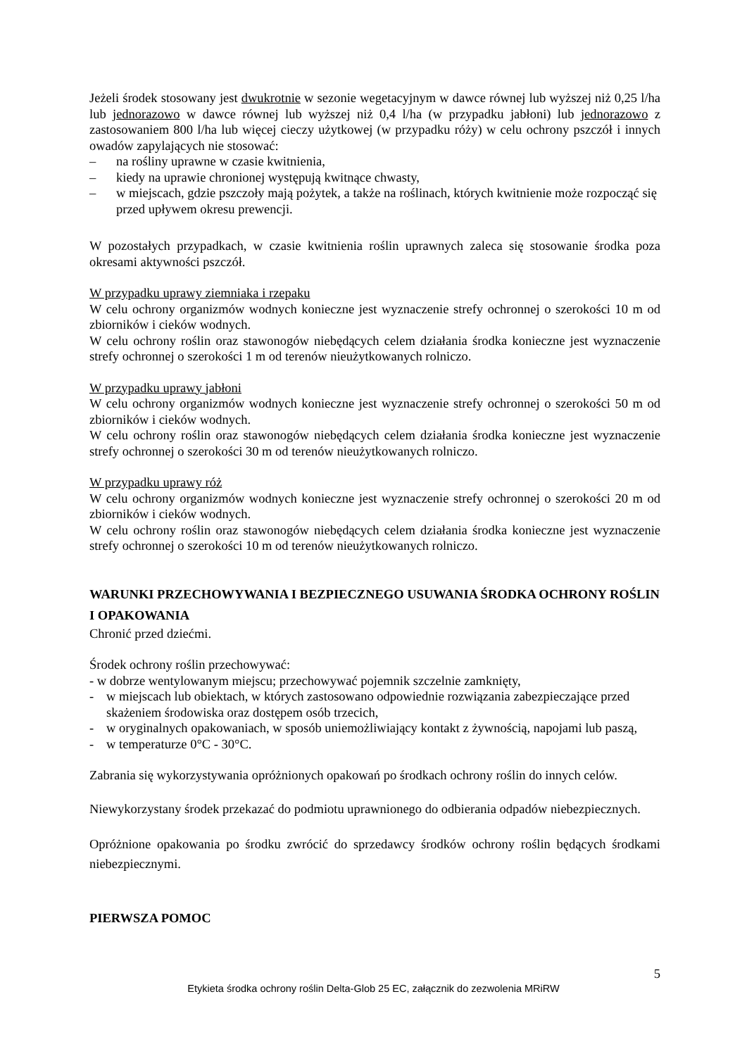Jeżeli środek stosowany jest dwukrotnie w sezonie wegetacyjnym w dawce równej lub wyższej niż 0,25 l/ha lub jednorazowo w dawce równej lub wyższej niż 0,4 l/ha (w przypadku jabłoni) lub jednorazowo z zastosowaniem 800 l/ha lub więcej cieczy użytkowej (w przypadku róży) w celu ochrony pszczół i innych owadów zapylających nie stosować:
– na rośliny uprawne w czasie kwitnienia,
– kiedy na uprawie chronionej występują kwitnące chwasty,
– w miejscach, gdzie pszczoły mają pożytek, a także na roślinach, których kwitnienie może rozpocząć się przed upływem okresu prewencji.
W pozostałych przypadkach, w czasie kwitnienia roślin uprawnych zaleca się stosowanie środka poza okresami aktywności pszczół.
W przypadku uprawy ziemniaka i rzepaku
W celu ochrony organizmów wodnych konieczne jest wyznaczenie strefy ochronnej o szerokości 10 m od zbiorników i cieków wodnych.
W celu ochrony roślin oraz stawonogów niebędących celem działania środka konieczne jest wyznaczenie strefy ochronnej o szerokości 1 m od terenów nieużytkowanych rolniczo.
W przypadku uprawy jabłoni
W celu ochrony organizmów wodnych konieczne jest wyznaczenie strefy ochronnej o szerokości 50 m od zbiorników i cieków wodnych.
W celu ochrony roślin oraz stawonogów niebędących celem działania środka konieczne jest wyznaczenie strefy ochronnej o szerokości 30 m od terenów nieużytkowanych rolniczo.
W przypadku uprawy róż
W celu ochrony organizmów wodnych konieczne jest wyznaczenie strefy ochronnej o szerokości 20 m od zbiorników i cieków wodnych.
W celu ochrony roślin oraz stawonogów niebędących celem działania środka konieczne jest wyznaczenie strefy ochronnej o szerokości 10 m od terenów nieużytkowanych rolniczo.
WARUNKI PRZECHOWYWANIA I BEZPIECZNEGO USUWANIA ŚRODKA OCHRONY ROŚLIN I OPAKOWANIA
Chronić przed dziećmi.
Środek ochrony roślin przechowywać:
- w dobrze wentylowanym miejscu; przechowywać pojemnik szczelnie zamknięty,
- w miejscach lub obiektach, w których zastosowano odpowiednie rozwiązania zabezpieczające przed skażeniem środowiska oraz dostępem osób trzecich,
- w oryginalnych opakowaniach, w sposób uniemożliwiający kontakt z żywnością, napojami lub paszą,
- w temperaturze 0°C - 30°C.
Zabrania się wykorzystywania opróżnionych opakowań po środkach ochrony roślin do innych celów.
Niewykorzystany środek przekazać do podmiotu uprawnionego do odbierania odpadów niebezpiecznych.
Opróżnione opakowania po środku zwrócić do sprzedawcy środków ochrony roślin będących środkami niebezpiecznymi.
PIERWSZA POMOC
5
Etykieta środka ochrony roślin Delta-Glob 25 EC, załącznik do zezwolenia MRiRW